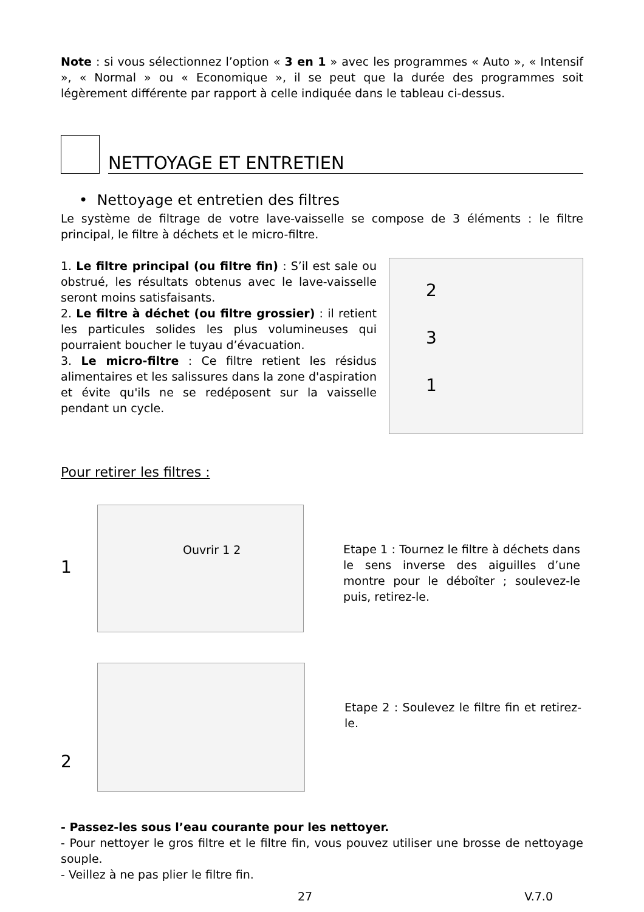Note : si vous sélectionnez l’option « 3 en 1 » avec les programmes « Auto », « Intensif », « Normal » ou « Economique », il se peut que la durée des programmes soit légèrement différente par rapport à celle indiquée dans le tableau ci-dessus.
NETTOYAGE ET ENTRETIEN
• Nettoyage et entretien des filtres
Le système de filtrage de votre lave-vaisselle se compose de 3 éléments : le filtre principal, le filtre à déchets et le micro-filtre.
1. Le filtre principal (ou filtre fin) : S’il est sale ou obstrué, les résultats obtenus avec le lave-vaisselle seront moins satisfaisants.
2. Le filtre à déchet (ou filtre grossier) : il retient les particules solides les plus volumineuses qui pourraient boucher le tuyau d’évacuation.
3. Le micro-filtre : Ce filtre retient les résidus alimentaires et les salissures dans la zone d'aspiration et évite qu'ils ne se redéposent sur la vaisselle pendant un cycle.
2
3
1
Pour retirer les filtres :
1
Ouvrir 1 2
Etape 1 : Tournez le filtre à déchets dans le sens inverse des aiguilles d’une montre pour le déboîter ; soulevez-le puis, retirez-le.
2
Etape 2 : Soulevez le filtre fin et retirez-le.
- Passez-les sous l’eau courante pour les nettoyer.
- Pour nettoyer le gros filtre et le filtre fin, vous pouvez utiliser une brosse de nettoyage souple.
- Veillez à ne pas plier le filtre fin.
27 V.7.0